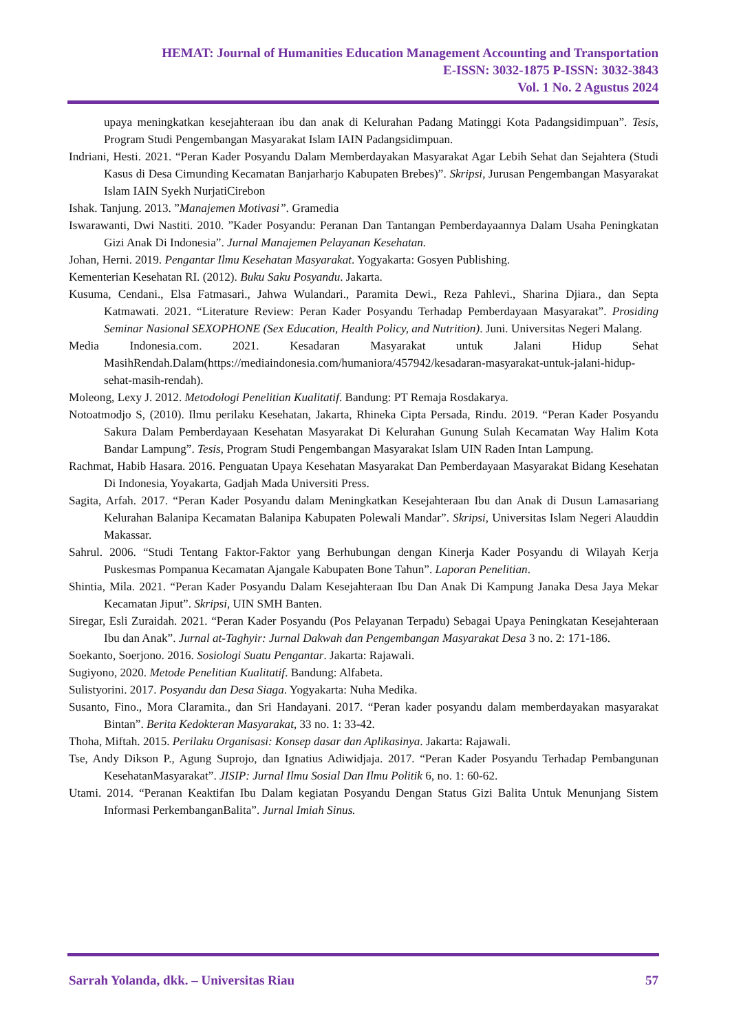HEMAT: Journal of Humanities Education Management Accounting and Transportation
E-ISSN: 3032-1875 P-ISSN: 3032-3843
Vol. 1 No. 2 Agustus 2024
upaya meningkatkan kesejahteraan ibu dan anak di Kelurahan Padang Matinggi Kota Padangsidimpuan”. Tesis, Program Studi Pengembangan Masyarakat Islam IAIN Padangsidimpuan.
Indriani, Hesti. 2021. “Peran Kader Posyandu Dalam Memberdayakan Masyarakat Agar Lebih Sehat dan Sejahtera (Studi Kasus di Desa Cimunding Kecamatan Banjarharjo Kabupaten Brebes)”. Skripsi, Jurusan Pengembangan Masyarakat Islam IAIN Syekh NurjatiCirebon
Ishak. Tanjung. 2013. ”Manajemen Motivasi”. Gramedia
Iswarawanti, Dwi Nastiti. 2010. ”Kader Posyandu: Peranan Dan Tantangan Pemberdayaannya Dalam Usaha Peningkatan Gizi Anak Di Indonesia”. Jurnal Manajemen Pelayanan Kesehatan.
Johan, Herni. 2019. Pengantar Ilmu Kesehatan Masyarakat. Yogyakarta: Gosyen Publishing.
Kementerian Kesehatan RI. (2012). Buku Saku Posyandu. Jakarta.
Kusuma, Cendani., Elsa Fatmasari., Jahwa Wulandari., Paramita Dewi., Reza Pahlevi., Sharina Djiara., dan Septa Katmawati. 2021. “Literature Review: Peran Kader Posyandu Terhadap Pemberdayaan Masyarakat”. Prosiding Seminar Nasional SEXOPHONE (Sex Education, Health Policy, and Nutrition). Juni. Universitas Negeri Malang.
Media Indonesia.com. 2021. Kesadaran Masyarakat untuk Jalani Hidup Sehat MasihRendah.Dalam(https://mediaindonesia.com/humaniora/457942/kesadaran-masyarakat-untuk-jalani-hidup-sehat-masih-rendah).
Moleong, Lexy J. 2012. Metodologi Penelitian Kualitatif. Bandung: PT Remaja Rosdakarya.
Notoatmodjo S, (2010). Ilmu perilaku Kesehatan, Jakarta, Rhineka Cipta Persada, Rindu. 2019. “Peran Kader Posyandu Sakura Dalam Pemberdayaan Kesehatan Masyarakat Di Kelurahan Gunung Sulah Kecamatan Way Halim Kota Bandar Lampung”. Tesis, Program Studi Pengembangan Masyarakat Islam UIN Raden Intan Lampung.
Rachmat, Habib Hasara. 2016. Penguatan Upaya Kesehatan Masyarakat Dan Pemberdayaan Masyarakat Bidang Kesehatan Di Indonesia, Yoyakarta, Gadjah Mada Universiti Press.
Sagita, Arfah. 2017. “Peran Kader Posyandu dalam Meningkatkan Kesejahteraan Ibu dan Anak di Dusun Lamasariang Kelurahan Balanipa Kecamatan Balanipa Kabupaten Polewali Mandar”. Skripsi, Universitas Islam Negeri Alauddin Makassar.
Sahrul. 2006. “Studi Tentang Faktor-Faktor yang Berhubungan dengan Kinerja Kader Posyandu di Wilayah Kerja Puskesmas Pompanua Kecamatan Ajangale Kabupaten Bone Tahun”. Laporan Penelitian.
Shintia, Mila. 2021. “Peran Kader Posyandu Dalam Kesejahteraan Ibu Dan Anak Di Kampung Janaka Desa Jaya Mekar Kecamatan Jiput”. Skripsi, UIN SMH Banten.
Siregar, Esli Zuraidah. 2021. “Peran Kader Posyandu (Pos Pelayanan Terpadu) Sebagai Upaya Peningkatan Kesejahteraan Ibu dan Anak”. Jurnal at-Taghyir: Jurnal Dakwah dan Pengembangan Masyarakat Desa 3 no. 2: 171-186.
Soekanto, Soerjono. 2016. Sosiologi Suatu Pengantar. Jakarta: Rajawali.
Sugiyono, 2020. Metode Penelitian Kualitatif. Bandung: Alfabeta.
Sulistyorini. 2017. Posyandu dan Desa Siaga. Yogyakarta: Nuha Medika.
Susanto, Fino., Mora Claramita., dan Sri Handayani. 2017. “Peran kader posyandu dalam memberdayakan masyarakat Bintan”. Berita Kedokteran Masyarakat, 33 no. 1: 33-42.
Thoha, Miftah. 2015. Perilaku Organisasi: Konsep dasar dan Aplikasinya. Jakarta: Rajawali.
Tse, Andy Dikson P., Agung Suprojo, dan Ignatius Adiwidjaja. 2017. “Peran Kader Posyandu Terhadap Pembangunan KesehatanMasyarakat”. JISIP: Jurnal Ilmu Sosial Dan Ilmu Politik 6, no. 1: 60-62.
Utami. 2014. “Peranan Keaktifan Ibu Dalam kegiatan Posyandu Dengan Status Gizi Balita Untuk Menunjang Sistem Informasi PerkembanganBalita”. Jurnal Imiah Sinus.
Sarrah Yolanda, dkk. – Universitas Riau 57